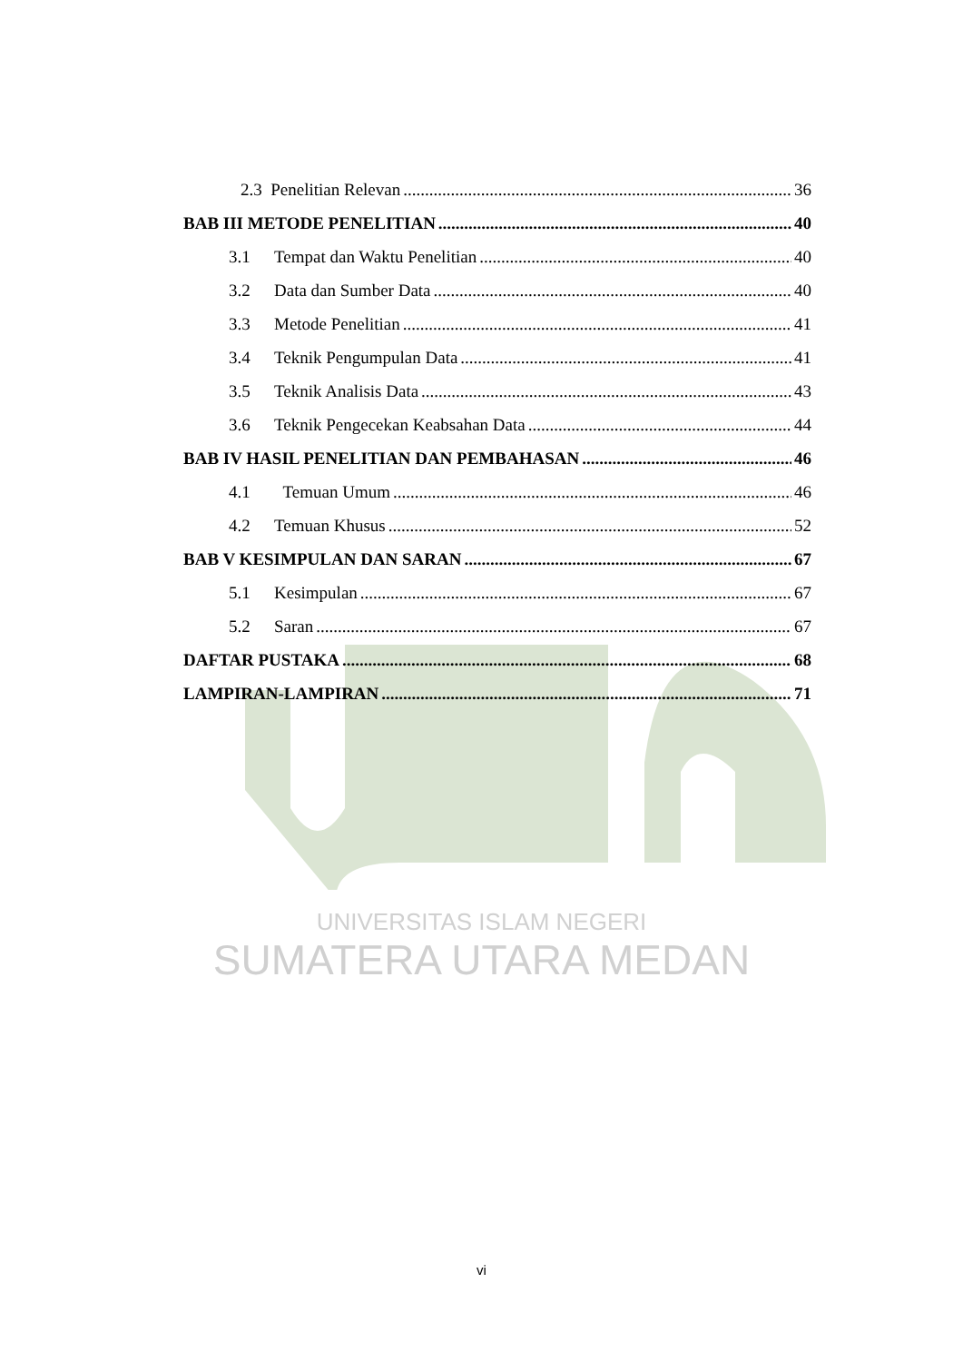2.3 Penelitian Relevan 36
BAB III METODE PENELITIAN 40
3.1 Tempat dan Waktu Penelitian 40
3.2 Data dan Sumber Data 40
3.3 Metode Penelitian 41
3.4 Teknik Pengumpulan Data 41
3.5 Teknik Analisis Data 43
3.6 Teknik Pengecekan Keabsahan Data 44
BAB IV HASIL PENELITIAN DAN PEMBAHASAN 46
4.1 Temuan Umum 46
4.2 Temuan Khusus 52
BAB V KESIMPULAN DAN SARAN 67
5.1 Kesimpulan 67
5.2 Saran 67
DAFTAR PUSTAKA 68
LAMPIRAN-LAMPIRAN 71
UNIVERSITAS ISLAM NEGERI
SUMATERA UTARA MEDAN
vi